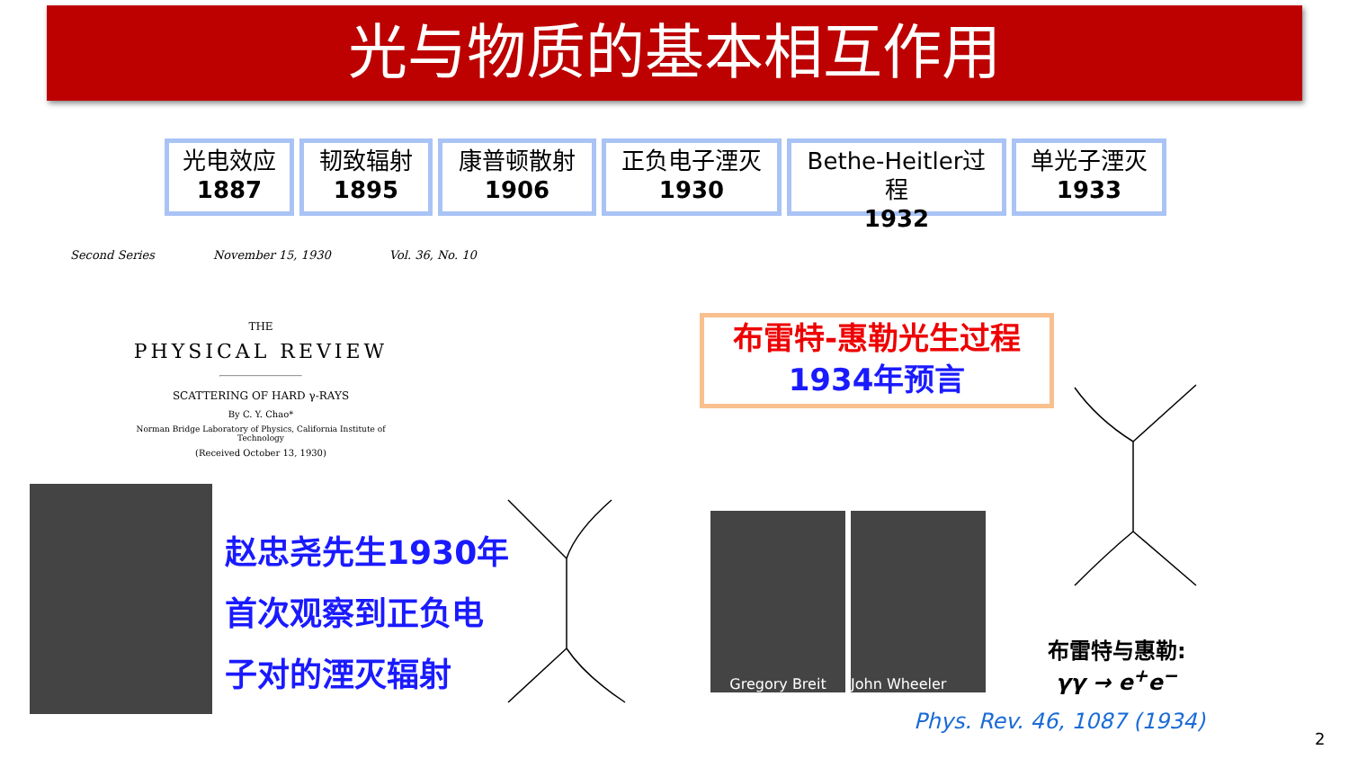光与物质的基本相互作用
光电效应
1887
韧致辐射
1895
康普顿散射
1906
正负电子湮灭
1930
Bethe-Heitler过程
1932
单光子湮灭
1933
Second Series November 15, 1930 Vol. 36, No. 10
THE
PHYSICAL REVIEW
SCATTERING OF HARD γ-RAYS
By C. Y. Chao*
Norman Bridge Laboratory of Physics, California Institute of Technology
(Received October 13, 1930)
赵忠尧先生1930年
首次观察到正负电
子对的湮灭辐射
布雷特-惠勒光生过程
1934年预言
Gregory Breit John Wheeler
布雷特与惠勒:
γγ → e<sup>+</sup>e<sup>−</sup>
Phys. Rev. 46, 1087 (1934)
2